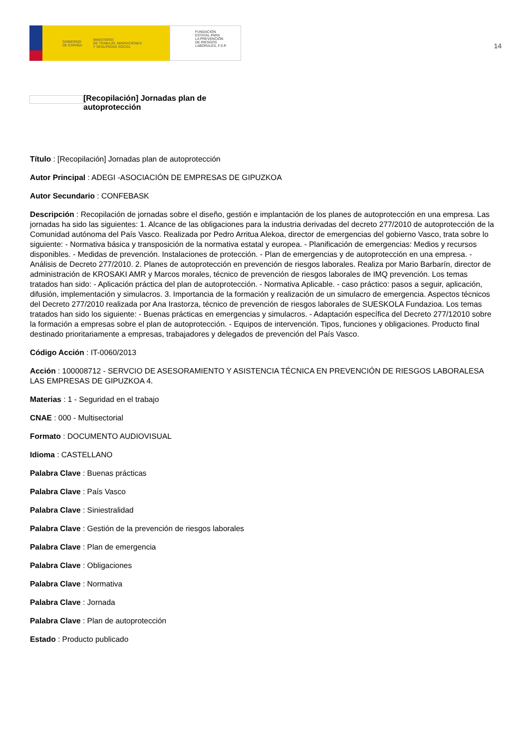GOBIERNO
DE ESPAÑA MINISTERIO
DE TRABAJO, MIGRACIONES
Y SEGURIDAD SOCIAL
FUNDACIÓN
ESTATAL PARA
LA PREVENCIÓN
DE RIESGOS
LABORALES, F.S.P.
14
[Recopilación] Jornadas plan de autoprotección
Título : [Recopilación] Jornadas plan de autoprotección
Autor Principal : ADEGI -ASOCIACIÓN DE EMPRESAS DE GIPUZKOA
Autor Secundario : CONFEBASK
Descripción : Recopilación de jornadas sobre el diseño, gestión e implantación de los planes de autoprotección en una empresa. Las jornadas ha sido las siguientes: 1. Alcance de las obligaciones para la industria derivadas del decreto 277/2010 de autoprotección de la Comunidad autónoma del País Vasco. Realizada por Pedro Arritua Alekoa, director de emergencias del gobierno Vasco, trata sobre lo siguiente: - Normativa básica y transposición de la normativa estatal y europea. - Planificación de emergencias: Medios y recursos disponibles. - Medidas de prevención. Instalaciones de protección. - Plan de emergencias y de autoprotección en una empresa. - Análisis de Decreto 277/2010. 2. Planes de autoprotección en prevención de riesgos laborales. Realiza por Mario Barbarín, director de administración de KROSAKI AMR y Marcos morales, técnico de prevención de riesgos laborales de IMQ prevención. Los temas tratados han sido: - Aplicación práctica del plan de autoprotección. - Normativa Aplicable. - caso práctico: pasos a seguir, aplicación, difusión, implementación y simulacros. 3. Importancia de la formación y realización de un simulacro de emergencia. Aspectos técnicos del Decreto 277/2010 realizada por Ana Irastorza, técnico de prevención de riesgos laborales de SUESKOLA Fundazioa. Los temas tratados han sido los siguiente: - Buenas prácticas en emergencias y simulacros. - Adaptación específica del Decreto 277/12010 sobre la formación a empresas sobre el plan de autoprotección. - Equipos de intervención. Tipos, funciones y obligaciones. Producto final destinado prioritariamente a empresas, trabajadores y delegados de prevención del País Vasco.
Código Acción : IT-0060/2013
Acción : 100008712 - SERVCIO DE ASESORAMIENTO Y ASISTENCIA TÉCNICA EN PREVENCIÓN DE RIESGOS LABORALESA LAS EMPRESAS DE GIPUZKOA 4.
Materias : 1 - Seguridad en el trabajo
CNAE : 000 - Multisectorial
Formato : DOCUMENTO AUDIOVISUAL
Idioma : CASTELLANO
Palabra Clave : Buenas prácticas
Palabra Clave : País Vasco
Palabra Clave : Siniestralidad
Palabra Clave : Gestión de la prevención de riesgos laborales
Palabra Clave : Plan de emergencia
Palabra Clave : Obligaciones
Palabra Clave : Normativa
Palabra Clave : Jornada
Palabra Clave : Plan de autoprotección
Estado : Producto publicado